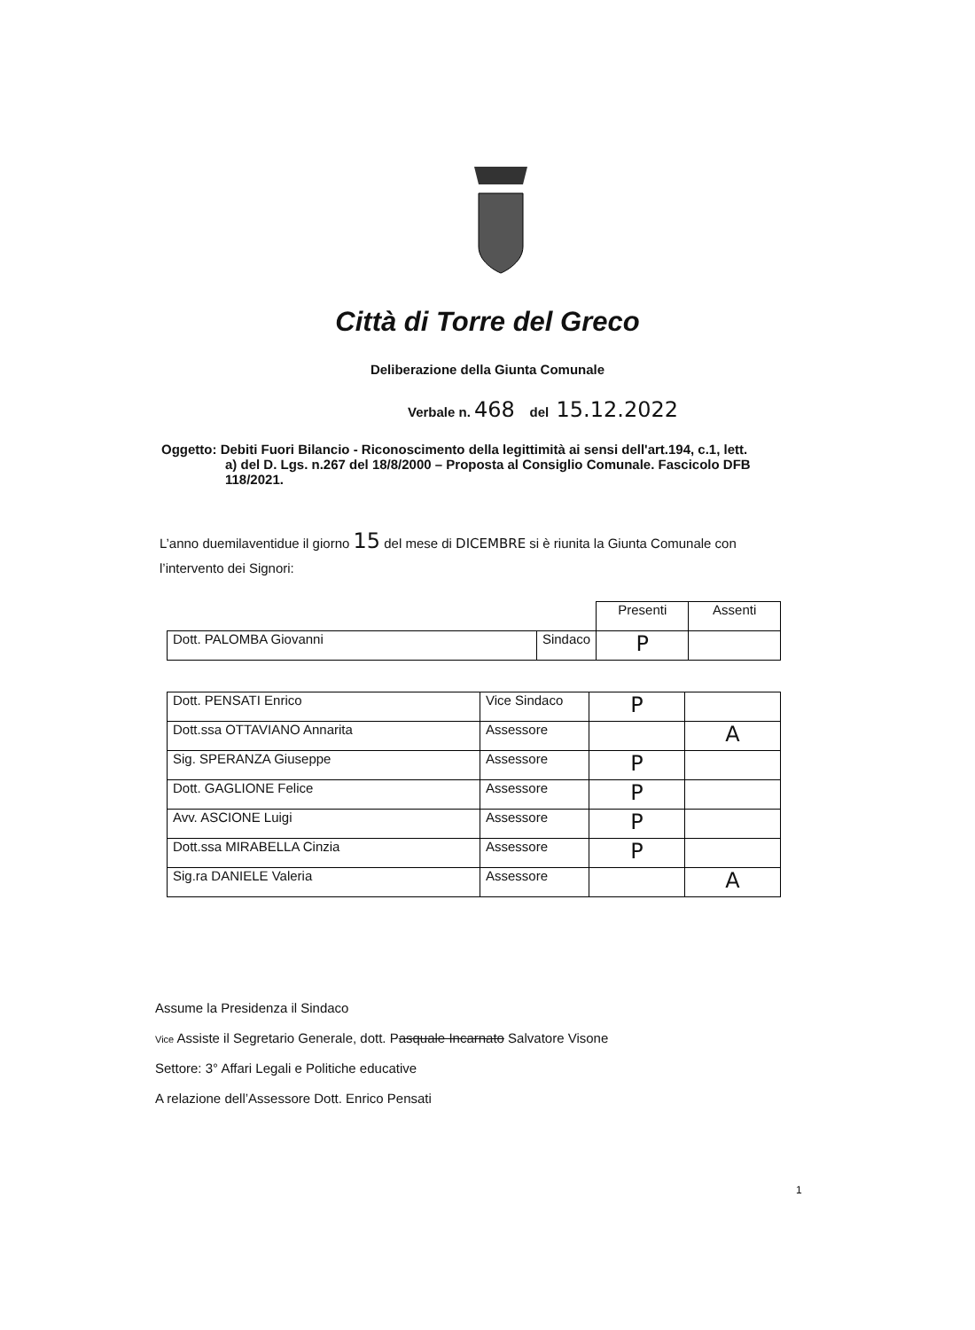Città di Torre del Greco
Deliberazione della Giunta Comunale
Verbale n. 468 del 15.12.2022
Oggetto: Debiti Fuori Bilancio - Riconoscimento della legittimità ai sensi dell'art.194, c.1, lett.
a) del D. Lgs. n.267 del 18/8/2000 – Proposta al Consiglio Comunale. Fascicolo DFB 118/2021.
L’anno duemilaventidue il giorno 15 del mese di DICEMBRE si è riunita la Giunta Comunale con l’intervento dei Signori:
| | | Presenti | Assenti |
| Dott. PALOMBA Giovanni | Sindaco | P | |
| Dott. PENSATI Enrico | Vice Sindaco | P | |
| Dott.ssa OTTAVIANO Annarita | Assessore | | A |
| Sig. SPERANZA Giuseppe | Assessore | P | |
| Dott. GAGLIONE Felice | Assessore | P | |
| Avv. ASCIONE Luigi | Assessore | P | |
| Dott.ssa MIRABELLA Cinzia | Assessore | P | |
| Sig.ra DANIELE Valeria | Assessore | | A |
Assume la Presidenza il Sindaco
Vice Assiste il Segretario Generale, dott. Pasquale Incarnato Salvatore Visone
Settore: 3° Affari Legali e Politiche educative
A relazione dell’Assessore Dott. Enrico Pensati
1